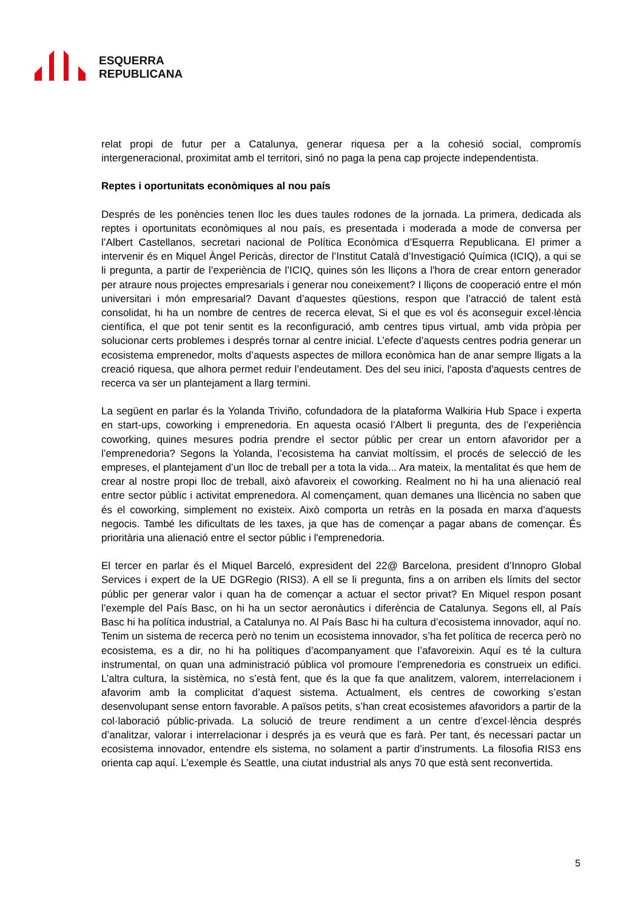ESQUERRA
REPUBLICANA
relat propi de futur per a Catalunya, generar riquesa per a la cohesió social, compromís intergeneracional, proximitat amb el territori, sinó no paga la pena cap projecte independentista.
Reptes i oportunitats econòmiques al nou país
Després de les ponències tenen lloc les dues taules rodones de la jornada. La primera, dedicada als reptes i oportunitats econòmiques al nou país, es presentada i moderada a mode de conversa per l’Albert Castellanos, secretari nacional de Política Econòmica d’Esquerra Republicana. El primer a intervenir és en Miquel Àngel Pericàs, director de l’Institut Català d’Investigació Química (ICIQ), a qui se li pregunta, a partir de l’experiència de l’ICIQ, quines són les lliçons a l'hora de crear entorn generador per atraure nous projectes empresarials i generar nou coneixement? I lliçons de cooperació entre el món universitari i món empresarial? Davant d’aquestes qüestions, respon que l’atracció de talent està consolidat, hi ha un nombre de centres de recerca elevat, Si el que es vol és aconseguir excel·lència científica, el que pot tenir sentit es la reconfiguració, amb centres tipus virtual, amb vida pròpia per solucionar certs problemes i després tornar al centre inicial. L’efecte d’aquests centres podria generar un ecosistema emprenedor, molts d’aquests aspectes de millora econòmica han de anar sempre lligats a la creació riquesa, que alhora permet reduir l’endeutament. Des del seu inici, l'aposta d'aquests centres de recerca va ser un plantejament a llarg termini.
La següent en parlar és la Yolanda Triviño, cofundadora de la plataforma Walkiria Hub Space i experta en start-ups, coworking i emprenedoria. En aquesta ocasió l’Albert li pregunta, des de l’experiència coworking, quines mesures podria prendre el sector públic per crear un entorn afavoridor per a l’emprenedoria? Segons la Yolanda, l’ecosistema ha canviat moltíssim, el procés de selecció de les empreses, el plantejament d’un lloc de treball per a tota la vida... Ara mateix, la mentalitat és que hem de crear al nostre propi lloc de treball, això afavoreix el coworking. Realment no hi ha una alienació real entre sector públic i activitat emprenedora. Al començament, quan demanes una llicència no saben que és el coworking, simplement no existeix. Això comporta un retràs en la posada en marxa d'aquests negocis. També les dificultats de les taxes, ja que has de començar a pagar abans de començar. És prioritària una alienació entre el sector públic i l'emprenedoria.
El tercer en parlar és el Miquel Barceló, expresident del 22@ Barcelona, president d’Innopro Global Services i expert de la UE DGRegio (RIS3). A ell se li pregunta, fins a on arriben els límits del sector públic per generar valor i quan ha de començar a actuar el sector privat? En Miquel respon posant l’exemple del País Basc, on hi ha un sector aeronàutics i diferència de Catalunya. Segons ell, al País Basc hi ha política industrial, a Catalunya no. Al País Basc hi ha cultura d’ecosistema innovador, aquí no. Tenim un sistema de recerca però no tenim un ecosistema innovador, s’ha fet política de recerca però no ecosistema, es a dir, no hi ha polítiques d’acompanyament que l’afavoreixin. Aquí es té la cultura instrumental, on quan una administració pública vol promoure l’emprenedoria es construeix un edifici. L’altra cultura, la sistèmica, no s’està fent, que és la que fa que analitzem, valorem, interrelacionem i afavorim amb la complicitat d’aquest sistema. Actualment, els centres de coworking s’estan desenvolupant sense entorn favorable. A països petits, s’han creat ecosistemes afavoridors a partir de la col·laboració públic-privada. La solució de treure rendiment a un centre d’excel·lència després d’analitzar, valorar i interrelacionar i després ja es veurà que es farà. Per tant, és necessari pactar un ecosistema innovador, entendre els sistema, no solament a partir d’instruments. La filosofia RIS3 ens orienta cap aquí. L’exemple és Seattle, una ciutat industrial als anys 70 que està sent reconvertida.
5